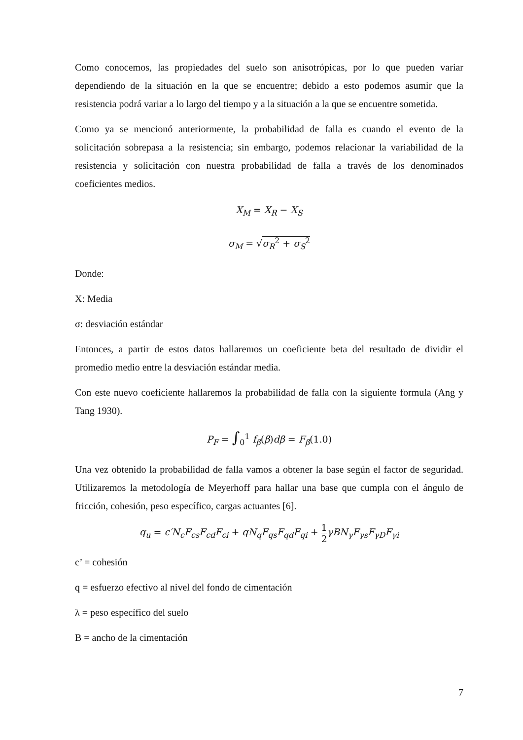Como conocemos, las propiedades del suelo son anisotrópicas, por lo que pueden variar dependiendo de la situación en la que se encuentre; debido a esto podemos asumir que la resistencia podrá variar a lo largo del tiempo y a la situación a la que se encuentre sometida.
Como ya se mencionó anteriormente, la probabilidad de falla es cuando el evento de la solicitación sobrepasa a la resistencia; sin embargo, podemos relacionar la variabilidad de la resistencia y solicitación con nuestra probabilidad de falla a través de los denominados coeficientes medios.
X<sub>M</sub> = X<sub>R</sub> − X<sub>S</sub>
σ<sub>M</sub> = √σ<sub>R</sub><sup>2</sup> + σ<sub>S</sub><sup>2</sup>
Donde:
X: Media
σ: desviación estándar
Entonces, a partir de estos datos hallaremos un coeficiente beta del resultado de dividir el promedio medio entre la desviación estándar media.
Con este nuevo coeficiente hallaremos la probabilidad de falla con la siguiente formula (Ang y Tang 1930).
P<sub>F</sub> = ∫<sub>0</sub><sup>1</sup> f<sub>β</sub>(β) dβ = F<sub>β</sub>(1.0)
Una vez obtenido la probabilidad de falla vamos a obtener la base según el factor de seguridad. Utilizaremos la metodología de Meyerhoff para hallar una base que cumpla con el ángulo de fricción, cohesión, peso específico, cargas actuantes [6].
q<sub>u</sub> = c′N<sub>c</sub>F<sub>cs</sub>F<sub>cd</sub>F<sub>ci</sub> + qN<sub>q</sub>F<sub>qs</sub>F<sub>qd</sub>F<sub>qi</sub> + 1 2γBN<sub>γ</sub>F<sub>γs</sub>F<sub>γD</sub>F<sub>γi</sub>
c’ = cohesión
q = esfuerzo efectivo al nivel del fondo de cimentación
λ = peso específico del suelo
B = ancho de la cimentación
7